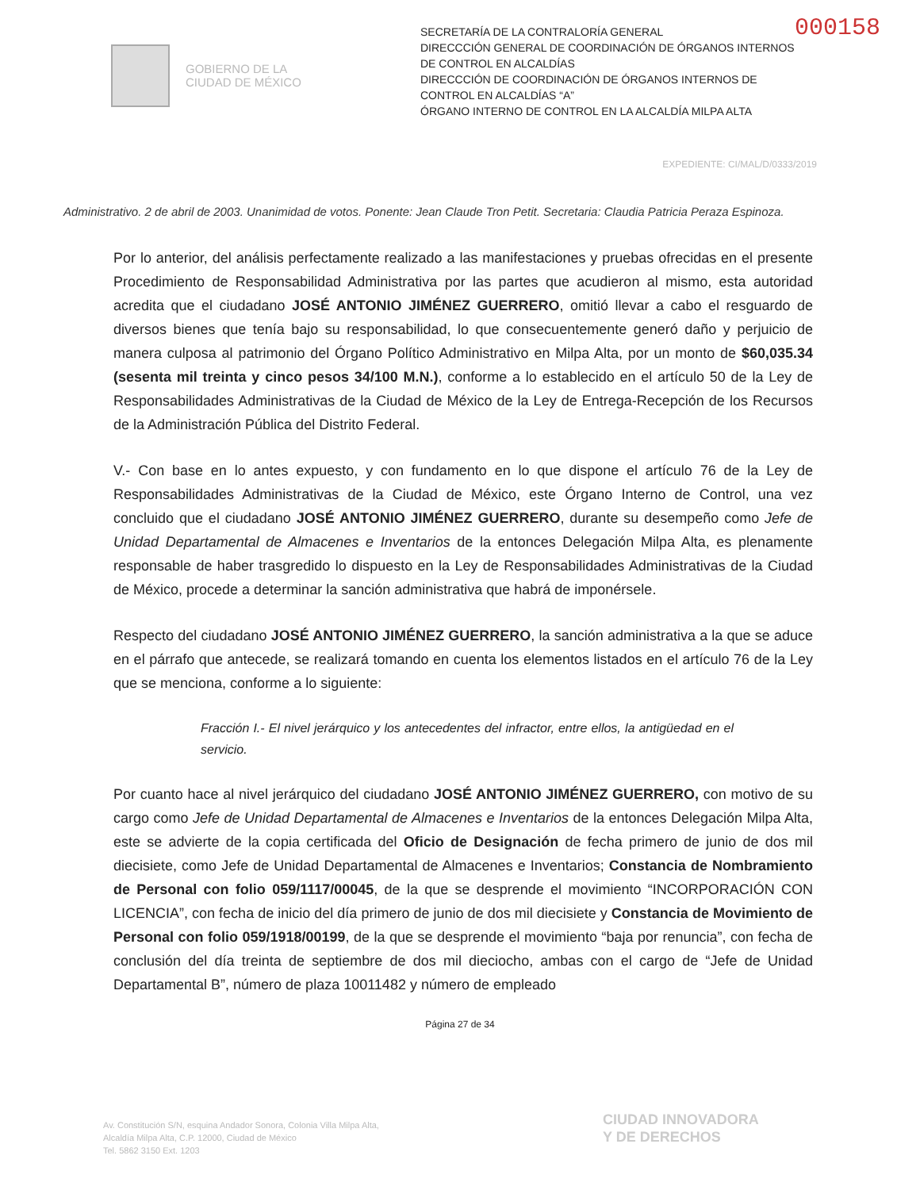000158
GOBIERNO DE LA
CIUDAD DE MÉXICO
SECRETARÍA DE LA CONTRALORÍA GENERAL
DIRECCCIÓN GENERAL DE COORDINACIÓN DE ÓRGANOS INTERNOS DE CONTROL EN ALCALDÍAS
DIRECCCIÓN DE COORDINACIÓN DE ÓRGANOS INTERNOS DE CONTROL EN ALCALDÍAS “A”
ÓRGANO INTERNO DE CONTROL EN LA ALCALDÍA MILPA ALTA
EXPEDIENTE: CI/MAL/D/0333/2019
Administrativo. 2 de abril de 2003. Unanimidad de votos. Ponente: Jean Claude Tron Petit. Secretaria: Claudia Patricia Peraza Espinoza.
Por lo anterior, del análisis perfectamente realizado a las manifestaciones y pruebas ofrecidas en el presente Procedimiento de Responsabilidad Administrativa por las partes que acudieron al mismo, esta autoridad acredita que el ciudadano JOSÉ ANTONIO JIMÉNEZ GUERRERO, omitió llevar a cabo el resguardo de diversos bienes que tenía bajo su responsabilidad, lo que consecuentemente generó daño y perjuicio de manera culposa al patrimonio del Órgano Político Administrativo en Milpa Alta, por un monto de $60,035.34 (sesenta mil treinta y cinco pesos 34/100 M.N.), conforme a lo establecido en el artículo 50 de la Ley de Responsabilidades Administrativas de la Ciudad de México de la Ley de Entrega-Recepción de los Recursos de la Administración Pública del Distrito Federal.
V.- Con base en lo antes expuesto, y con fundamento en lo que dispone el artículo 76 de la Ley de Responsabilidades Administrativas de la Ciudad de México, este Órgano Interno de Control, una vez concluido que el ciudadano JOSÉ ANTONIO JIMÉNEZ GUERRERO, durante su desempeño como Jefe de Unidad Departamental de Almacenes e Inventarios de la entonces Delegación Milpa Alta, es plenamente responsable de haber trasgredido lo dispuesto en la Ley de Responsabilidades Administrativas de la Ciudad de México, procede a determinar la sanción administrativa que habrá de imponérsele.
Respecto del ciudadano JOSÉ ANTONIO JIMÉNEZ GUERRERO, la sanción administrativa a la que se aduce en el párrafo que antecede, se realizará tomando en cuenta los elementos listados en el artículo 76 de la Ley que se menciona, conforme a lo siguiente:
Fracción I.- El nivel jerárquico y los antecedentes del infractor, entre ellos, la antigüedad en el servicio.
Por cuanto hace al nivel jerárquico del ciudadano JOSÉ ANTONIO JIMÉNEZ GUERRERO, con motivo de su cargo como Jefe de Unidad Departamental de Almacenes e Inventarios de la entonces Delegación Milpa Alta, este se advierte de la copia certificada del Oficio de Designación de fecha primero de junio de dos mil diecisiete, como Jefe de Unidad Departamental de Almacenes e Inventarios; Constancia de Nombramiento de Personal con folio 059/1117/00045, de la que se desprende el movimiento “INCORPORACIÓN CON LICENCIA”, con fecha de inicio del día primero de junio de dos mil diecisiete y Constancia de Movimiento de Personal con folio 059/1918/00199, de la que se desprende el movimiento “baja por renuncia”, con fecha de conclusión del día treinta de septiembre de dos mil dieciocho, ambas con el cargo de “Jefe de Unidad Departamental B”, número de plaza 10011482 y número de empleado
Página 27 de 34
Av. Constitución S/N, esquina Andador Sonora, Colonia Villa Milpa Alta,
Alcaldía Milpa Alta, C.P. 12000, Ciudad de México
Tel. 5862 3150 Ext. 1203
CIUDAD INNOVADORA
Y DE DERECHOS